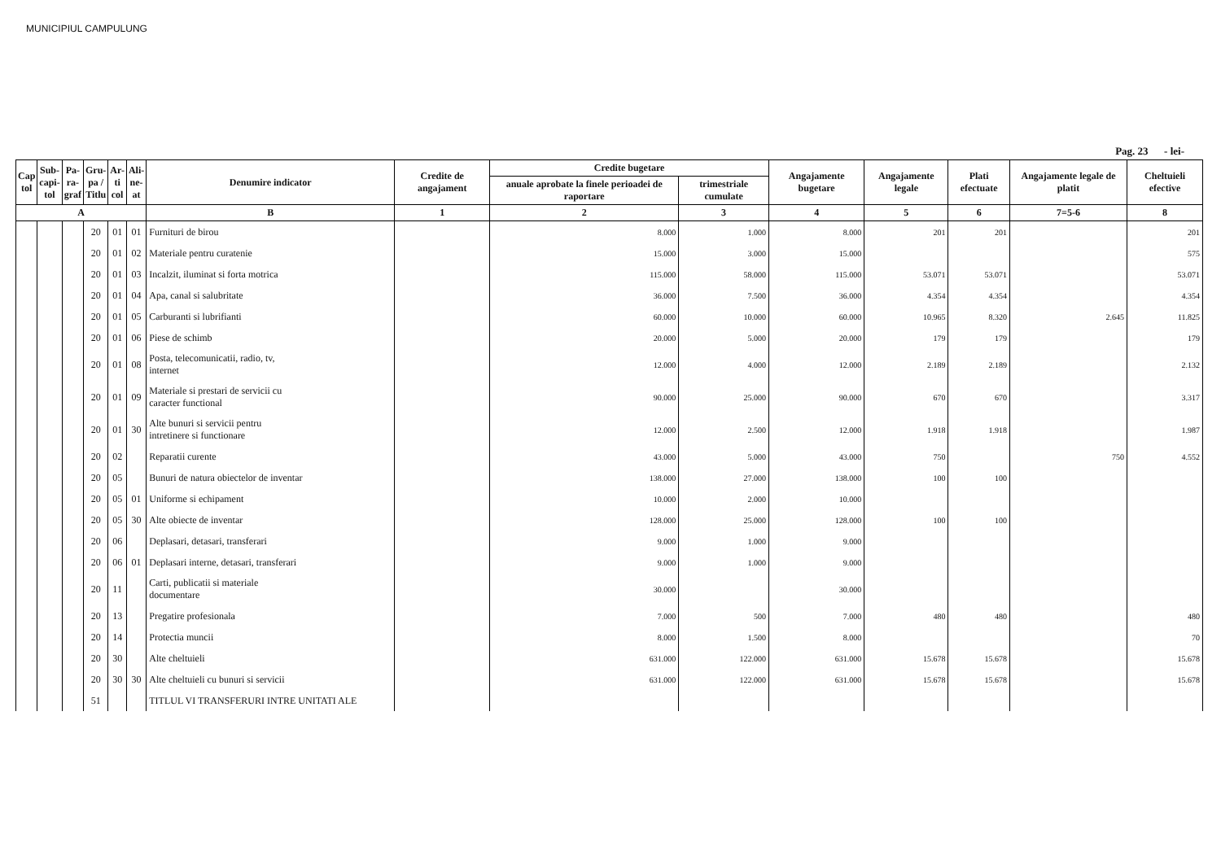MUNICIPIUL CAMPULUNG
Pag. 23 - lei-
| Cap tol | Sub- capi- tol | Pa- ra- graf | Gru- pa / Titlu | Ar- ti col | Ali- ne- at | Denumire indicator | Credite de angajament | Credite bugetare | | Angajamente bugetare | Angajamente legale | Plati efectuate | Angajamente legale de platit | Cheltuieli efective |
| --- | --- | --- | --- | --- | --- | --- | --- | --- | --- | --- | --- | --- | --- | --- |
| | | | | | | | | anuale aprobate la finele perioadei de raportare | trimestriale cumulate | | | | | |
| A | | | | | | B | 1 | 2 | 3 | 4 | 5 | 6 | 7=5-6 | 8 |
| | | | 20 | 01 | 01 | Furnituri de birou | | 8.000 | 1.000 | 8.000 | 201 | 201 | | 201 |
| | | | 20 | 01 | 02 | Materiale pentru curatenie | | 15.000 | 3.000 | 15.000 | | | | 575 |
| | | | 20 | 01 | 03 | Incalzit, iluminat si forta motrica | | 115.000 | 58.000 | 115.000 | 53.071 | 53.071 | | 53.071 |
| | | | 20 | 01 | 04 | Apa, canal si salubritate | | 36.000 | 7.500 | 36.000 | 4.354 | 4.354 | | 4.354 |
| | | | 20 | 01 | 05 | Carburanti si lubrifianti | | 60.000 | 10.000 | 60.000 | 10.965 | 8.320 | 2.645 | 11.825 |
| | | | 20 | 01 | 06 | Piese de schimb | | 20.000 | 5.000 | 20.000 | 179 | 179 | | 179 |
| | | | 20 | 01 | 08 | Posta, telecomunicatii, radio, tv, internet | | 12.000 | 4.000 | 12.000 | 2.189 | 2.189 | | 2.132 |
| | | | 20 | 01 | 09 | Materiale si prestari de servicii cu caracter functional | | 90.000 | 25.000 | 90.000 | 670 | 670 | | 3.317 |
| | | | 20 | 01 | 30 | Alte bunuri si servicii pentru intretinere si functionare | | 12.000 | 2.500 | 12.000 | 1.918 | 1.918 | | 1.987 |
| | | | 20 | 02 | | Reparatii curente | | 43.000 | 5.000 | 43.000 | 750 | | 750 | 4.552 |
| | | | 20 | 05 | | Bunuri de natura obiectelor de inventar | | 138.000 | 27.000 | 138.000 | 100 | 100 | | |
| | | | 20 | 05 | 01 | Uniforme si echipament | | 10.000 | 2.000 | 10.000 | | | | |
| | | | 20 | 05 | 30 | Alte obiecte de inventar | | 128.000 | 25.000 | 128.000 | 100 | 100 | | |
| | | | 20 | 06 | | Deplasari, detasari, transferari | | 9.000 | 1.000 | 9.000 | | | | |
| | | | 20 | 06 | 01 | Deplasari interne, detasari, transferari | | 9.000 | 1.000 | 9.000 | | | | |
| | | | 20 | 11 | | Carti, publicatii si materiale documentare | | 30.000 | | 30.000 | | | | |
| | | | 20 | 13 | | Pregatire profesionala | | 7.000 | 500 | 7.000 | 480 | 480 | | 480 |
| | | | 20 | 14 | | Protectia muncii | | 8.000 | 1.500 | 8.000 | | | | 70 |
| | | | 20 | 30 | | Alte cheltuieli | | 631.000 | 122.000 | 631.000 | 15.678 | 15.678 | | 15.678 |
| | | | 20 | 30 | 30 | Alte cheltuieli cu bunuri si servicii | | 631.000 | 122.000 | 631.000 | 15.678 | 15.678 | | 15.678 |
| | | | 51 | | | TITLUL VI TRANSFERURI INTRE UNITATI ALE | | | | | | | | |